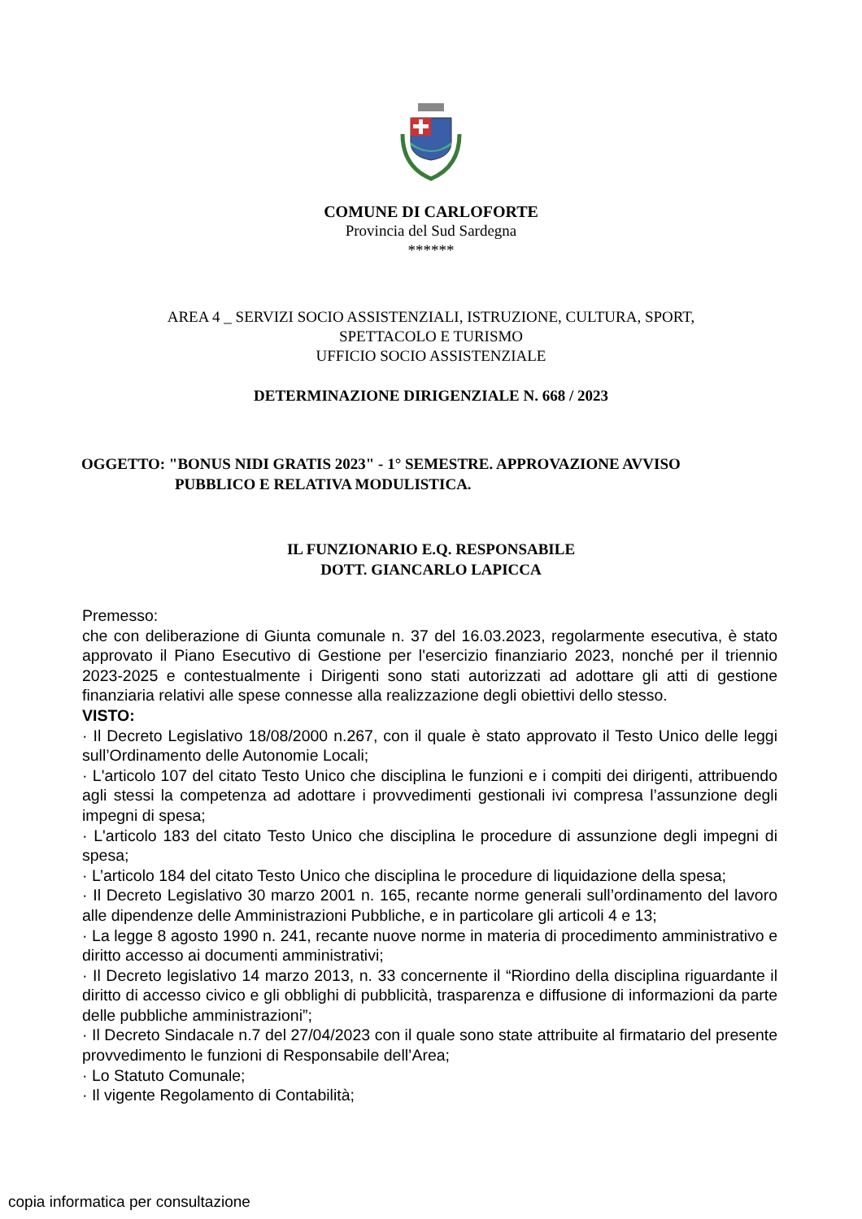COMUNE DI CARLOFORTE
Provincia del Sud Sardegna
******
AREA 4 _ SERVIZI SOCIO ASSISTENZIALI, ISTRUZIONE, CULTURA, SPORT,
SPETTACOLO E TURISMO
UFFICIO SOCIO ASSISTENZIALE
DETERMINAZIONE DIRIGENZIALE N. 668 / 2023
OGGETTO: "BONUS NIDI GRATIS 2023" - 1° SEMESTRE. APPROVAZIONE AVVISO
PUBBLICO E RELATIVA MODULISTICA.
IL FUNZIONARIO E.Q. RESPONSABILE
DOTT. GIANCARLO LAPICCA
Premesso:
che con deliberazione di Giunta comunale n. 37 del 16.03.2023, regolarmente esecutiva, è stato approvato il Piano Esecutivo di Gestione per l'esercizio finanziario 2023, nonché per il triennio 2023-2025 e contestualmente i Dirigenti sono stati autorizzati ad adottare gli atti di gestione finanziaria relativi alle spese connesse alla realizzazione degli obiettivi dello stesso.
VISTO:
· Il Decreto Legislativo 18/08/2000 n.267, con il quale è stato approvato il Testo Unico delle leggi sull’Ordinamento delle Autonomie Locali;
· L'articolo 107 del citato Testo Unico che disciplina le funzioni e i compiti dei dirigenti, attribuendo agli stessi la competenza ad adottare i provvedimenti gestionali ivi compresa l’assunzione degli impegni di spesa;
· L'articolo 183 del citato Testo Unico che disciplina le procedure di assunzione degli impegni di spesa;
· L’articolo 184 del citato Testo Unico che disciplina le procedure di liquidazione della spesa;
· Il Decreto Legislativo 30 marzo 2001 n. 165, recante norme generali sull’ordinamento del lavoro alle dipendenze delle Amministrazioni Pubbliche, e in particolare gli articoli 4 e 13;
· La legge 8 agosto 1990 n. 241, recante nuove norme in materia di procedimento amministrativo e diritto accesso ai documenti amministrativi;
· Il Decreto legislativo 14 marzo 2013, n. 33 concernente il “Riordino della disciplina riguardante il diritto di accesso civico e gli obblighi di pubblicità, trasparenza e diffusione di informazioni da parte delle pubbliche amministrazioni”;
· Il Decreto Sindacale n.7 del 27/04/2023 con il quale sono state attribuite al firmatario del presente provvedimento le funzioni di Responsabile dell’Area;
· Lo Statuto Comunale;
· Il vigente Regolamento di Contabilità;
copia informatica per consultazione